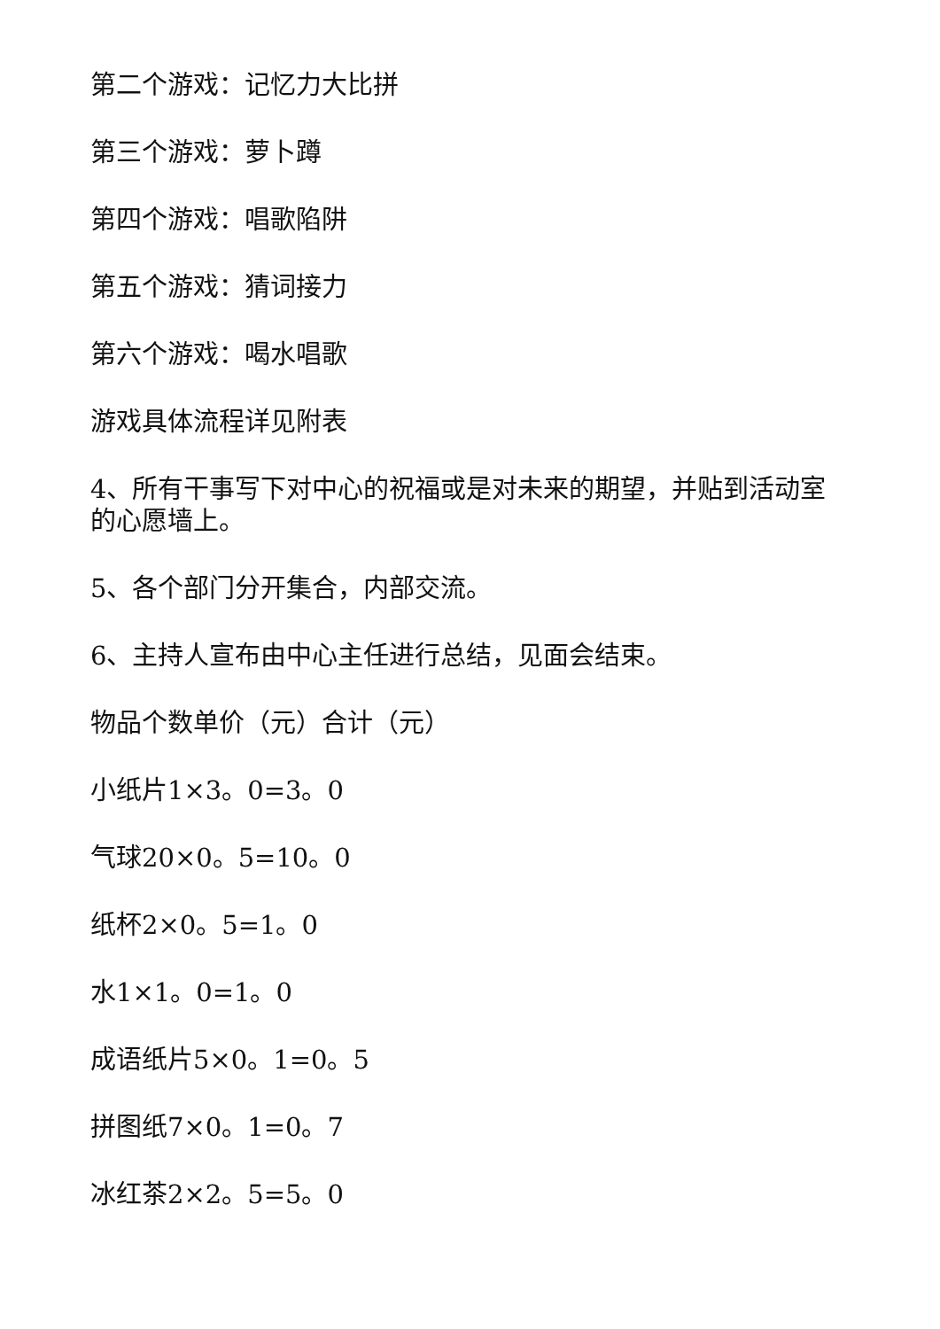第二个游戏：记忆力大比拼
第三个游戏：萝卜蹲
第四个游戏：唱歌陷阱
第五个游戏：猜词接力
第六个游戏：喝水唱歌
游戏具体流程详见附表
4、所有干事写下对中心的祝福或是对未来的期望，并贴到活动室的心愿墙上。
5、各个部门分开集合，内部交流。
6、主持人宣布由中心主任进行总结，见面会结束。
物品个数单价（元）合计（元）
小纸片1×3。0=3。0
气球20×0。5=10。0
纸杯2×0。5=1。0
水1×1。0=1。0
成语纸片5×0。1=0。5
拼图纸7×0。1=0。7
冰红茶2×2。5=5。0